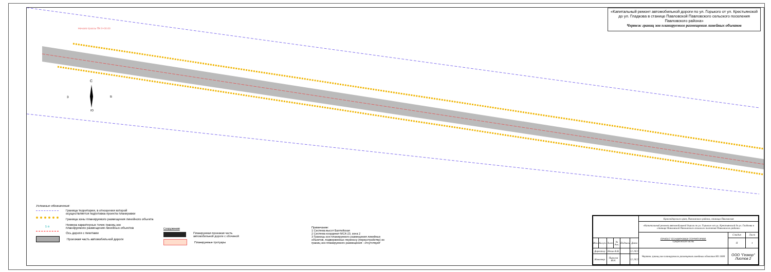Начало трассы ПК 0+00.00
С
З
Ю
В
«Капитальный ремонт автомобильной дороги по ул. Горького от ул. Крестьянской до ул. Гладкова в станице Павловской Павловского сельского поселения Павловского района»
Чертеж границ зон планируемого размещения линейных объектов
Условные обозначения:
Граница территории, в отношении которой
осуществляется подготовка проекта планировки
Граница зоны планируемого размещения линейного объекта
1 o
Номера характерных точек границ зон
планируемого размещения линейных объектов
Ось дороги с пикетами
Проезжая часть автомобильной дороги
Сооружения
Планируемая проезжая часть
автомобильной дороги с обочиной
Планируемые тротуары
Примечание:
1 Система высот Балтийская
2 Система координат МСК-23, зона 2
3 Границы зон планируемого размещения линейных объектов, подверженных переносу (переустройству) из границ зон планируемого размещения - отсутствуют
| | | | | | | Краснодарского края, Павловского района, станица Павловская | | |
| | | | | | | «Капитальный ремонт автомобильной дороги по ул. Горького от ул. Крестьянской до ул. Гладкова в станице Павловской Павловского сельского поселения Павловского района» | | |
| | | | | | | ПРОЕКТ ПЛАНИРОВКИ ТЕРРИТОРИИ. Графическая часть | Стадия | Лист |
| Изм. | Кол.уч. | Лист | № док. | Подпись | Дата | | П | 1 |
| Директор | | Несин В.В. | | | 12.2022 | Чертеж границ зон планируемого размещения линейных объектов М1:1000 | ООО "Геокор" Листов 2 | |
| Инженер | | Пирогов И.Н. | | | 12.2022 | | | |